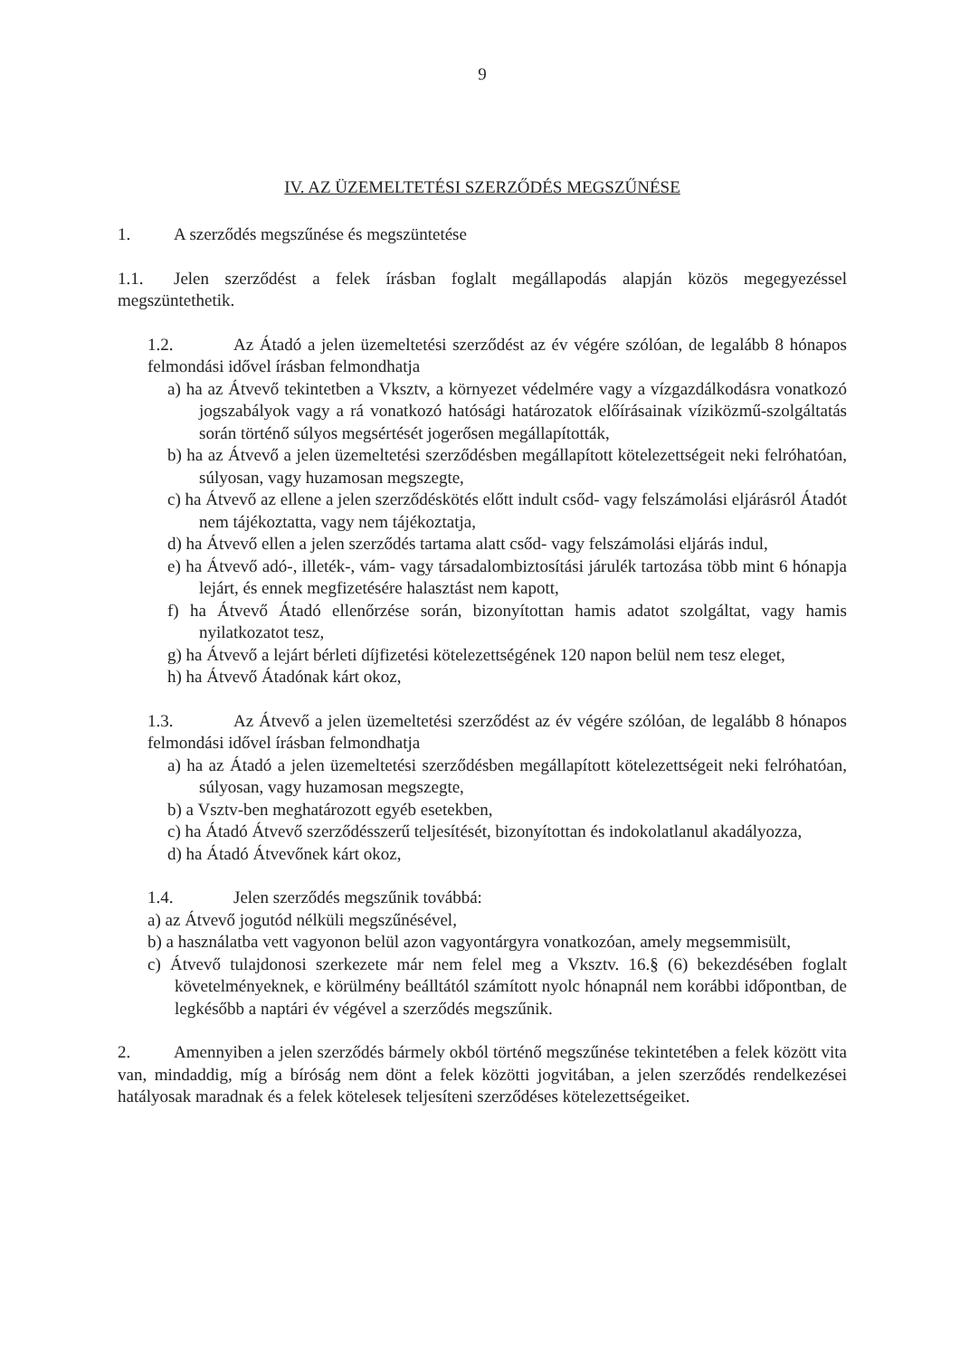9
IV. AZ ÜZEMELTETÉSI SZERZŐDÉS MEGSZŰNÉSE
1. A szerződés megszűnése és megszüntetése
1.1. Jelen szerződést a felek írásban foglalt megállapodás alapján közös megegyezéssel megszüntethetik.
1.2. Az Átadó a jelen üzemeltetési szerződést az év végére szólóan, de legalább 8 hónapos felmondási idővel írásban felmondhatja
a) ha az Átvevő tekintetben a Vksztv, a környezet védelmére vagy a vízgazdálkodásra vonatkozó jogszabályok vagy a rá vonatkozó hatósági határozatok előírásainak víziközmű-szolgáltatás során történő súlyos megsértését jogerősen megállapították,
b) ha az Átvevő a jelen üzemeltetési szerződésben megállapított kötelezettségeit neki felróhatóan, súlyosan, vagy huzamosan megszegte,
c) ha Átvevő az ellene a jelen szerződéskötés előtt indult csőd- vagy felszámolási eljárásról Átadót nem tájékoztatta, vagy nem tájékoztatja,
d) ha Átvevő ellen a jelen szerződés tartama alatt csőd- vagy felszámolási eljárás indul,
e) ha Átvevő adó-, illeték-, vám- vagy társadalombiztosítási járulék tartozása több mint 6 hónapja lejárt, és ennek megfizetésére halasztást nem kapott,
f) ha Átvevő Átadó ellenőrzése során, bizonyítottan hamis adatot szolgáltat, vagy hamis nyilatkozatot tesz,
g) ha Átvevő a lejárt bérleti díjfizetési kötelezettségének 120 napon belül nem tesz eleget,
h) ha Átvevő Átadónak kárt okoz,
1.3. Az Átvevő a jelen üzemeltetési szerződést az év végére szólóan, de legalább 8 hónapos felmondási idővel írásban felmondhatja
a) ha az Átadó a jelen üzemeltetési szerződésben megállapított kötelezettségeit neki felróhatóan, súlyosan, vagy huzamosan megszegte,
b) a Vsztv-ben meghatározott egyéb esetekben,
c) ha Átadó Átvevő szerződésszerű teljesítését, bizonyítottan és indokolatlanul akadályozza,
d) ha Átadó Átvevőnek kárt okoz,
1.4. Jelen szerződés megszűnik továbbá:
a) az Átvevő jogutód nélküli megszűnésével,
b) a használatba vett vagyonon belül azon vagyontárgyra vonatkozóan, amely megsemmisült,
c) Átvevő tulajdonosi szerkezete már nem felel meg a Vksztv. 16.§ (6) bekezdésében foglalt követelményeknek, e körülmény beálltától számított nyolc hónapnál nem korábbi időpontban, de legkésőbb a naptári év végével a szerződés megszűnik.
2. Amennyiben a jelen szerződés bármely okból történő megszűnése tekintetében a felek között vita van, mindaddig, míg a bíróság nem dönt a felek közötti jogvitában, a jelen szerződés rendelkezései hatályosak maradnak és a felek kötelesek teljesíteni szerződéses kötelezettségeiket.